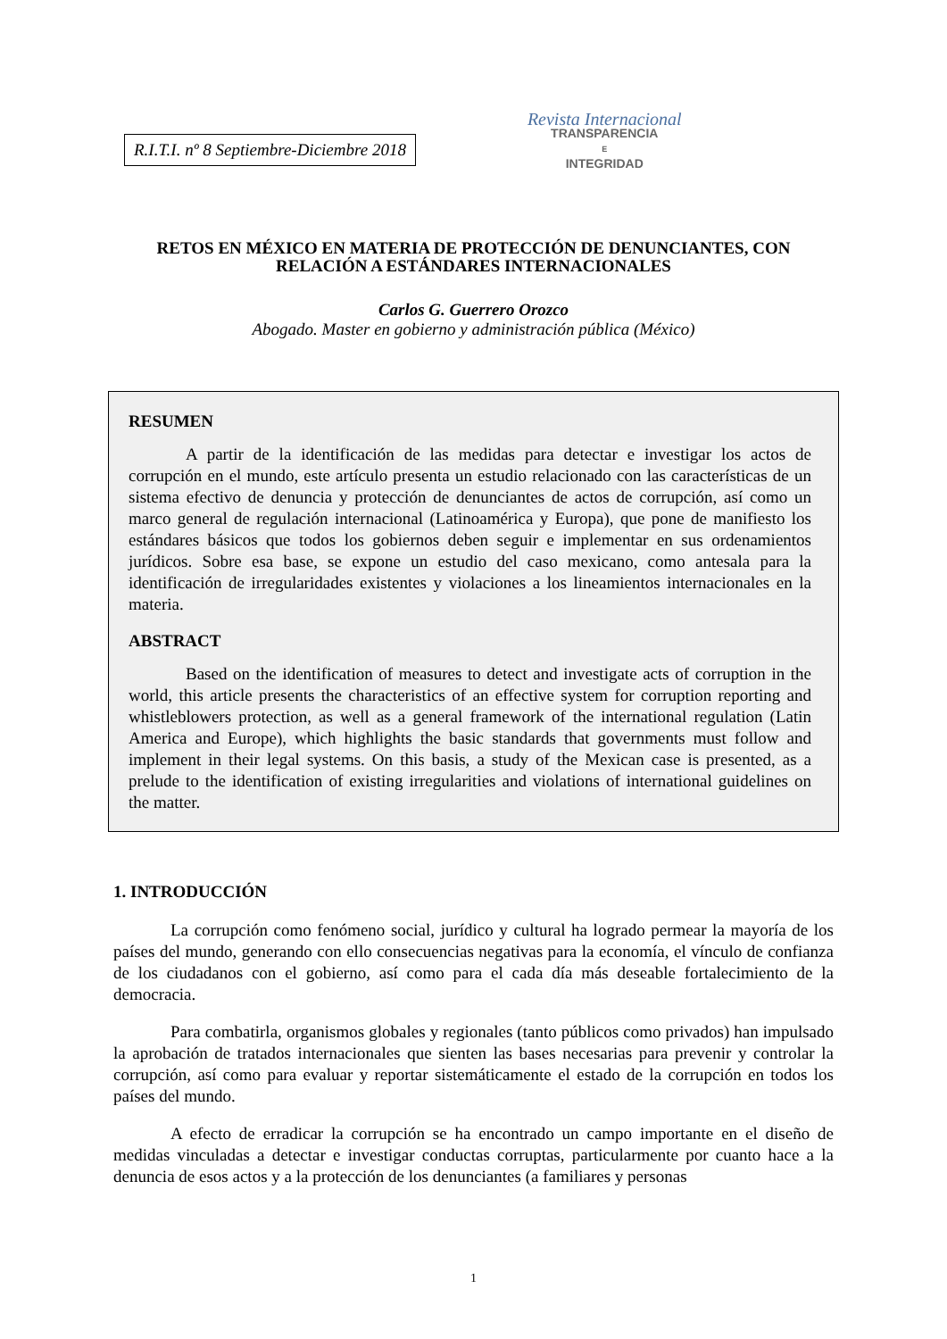R.I.T.I. nº 8 Septiembre-Diciembre 2018
Revista Internacional
TRANSPARENCIA
E
INTEGRIDAD
RETOS EN MÉXICO EN MATERIA DE PROTECCIÓN DE DENUNCIANTES, CON RELACIÓN A ESTÁNDARES INTERNACIONALES
Carlos G. Guerrero Orozco
Abogado. Master en gobierno y administración pública (México)
RESUMEN
A partir de la identificación de las medidas para detectar e investigar los actos de corrupción en el mundo, este artículo presenta un estudio relacionado con las características de un sistema efectivo de denuncia y protección de denunciantes de actos de corrupción, así como un marco general de regulación internacional (Latinoamérica y Europa), que pone de manifiesto los estándares básicos que todos los gobiernos deben seguir e implementar en sus ordenamientos jurídicos. Sobre esa base, se expone un estudio del caso mexicano, como antesala para la identificación de irregularidades existentes y violaciones a los lineamientos internacionales en la materia.
ABSTRACT
Based on the identification of measures to detect and investigate acts of corruption in the world, this article presents the characteristics of an effective system for corruption reporting and whistleblowers protection, as well as a general framework of the international regulation (Latin America and Europe), which highlights the basic standards that governments must follow and implement in their legal systems. On this basis, a study of the Mexican case is presented, as a prelude to the identification of existing irregularities and violations of international guidelines on the matter.
1. INTRODUCCIÓN
La corrupción como fenómeno social, jurídico y cultural ha logrado permear la mayoría de los países del mundo, generando con ello consecuencias negativas para la economía, el vínculo de confianza de los ciudadanos con el gobierno, así como para el cada día más deseable fortalecimiento de la democracia.
Para combatirla, organismos globales y regionales (tanto públicos como privados) han impulsado la aprobación de tratados internacionales que sienten las bases necesarias para prevenir y controlar la corrupción, así como para evaluar y reportar sistemáticamente el estado de la corrupción en todos los países del mundo.
A efecto de erradicar la corrupción se ha encontrado un campo importante en el diseño de medidas vinculadas a detectar e investigar conductas corruptas, particularmente por cuanto hace a la denuncia de esos actos y a la protección de los denunciantes (a familiares y personas
1